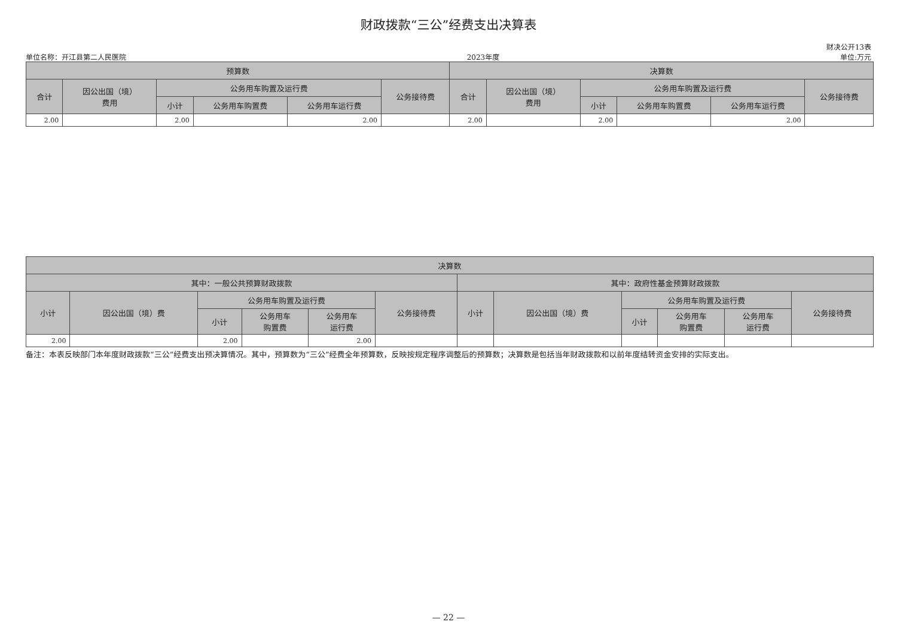财政拨款“三公”经费支出决算表
财决公开13表
单位名称：开江县第二人民医院 2023年度 单位:万元
| 预算数 | | | | | | 决算数 | | | | | |
| --- | --- | --- | --- | --- | --- | --- | --- | --- | --- | --- | --- |
| 合计 | 因公出国（境） 费用 | 公务用车购置及运行费 | | | 公务接待费 | 合计 | 因公出国（境） 费用 | 公务用车购置及运行费 | | | 公务接待费 |
| | | 小计 | 公务用车购置费 | 公务用车运行费 | | | | 小计 | 公务用车购置费 | 公务用车运行费 | |
| 2.00 | | 2.00 | | 2.00 | | 2.00 | | 2.00 | | 2.00 | |
| 决算数 | | | | | | | | | | | |
| --- | --- | --- | --- | --- | --- | --- | --- | --- | --- | --- | --- |
| 其中：一般公共预算财政拨款 | | | | | | 其中：政府性基金预算财政拨款 | | | | | |
| 小计 | 因公出国（境）费 | 公务用车购置及运行费 | | | 公务接待费 | 小计 | 因公出国（境）费 | 公务用车购置及运行费 | | | 公务接待费 |
| | | 小计 | 公务用车 购置费 | 公务用车 运行费 | | | | 小计 | 公务用车 购置费 | 公务用车 运行费 | |
| 2.00 | | 2.00 | | 2.00 | | | | | | | |
备注：本表反映部门本年度财政拨款“三公”经费支出预决算情况。其中，预算数为“三公”经费全年预算数，反映按规定程序调整后的预算数；决算数是包括当年财政拨款和以前年度结转资金安排的实际支出。
— 22 —